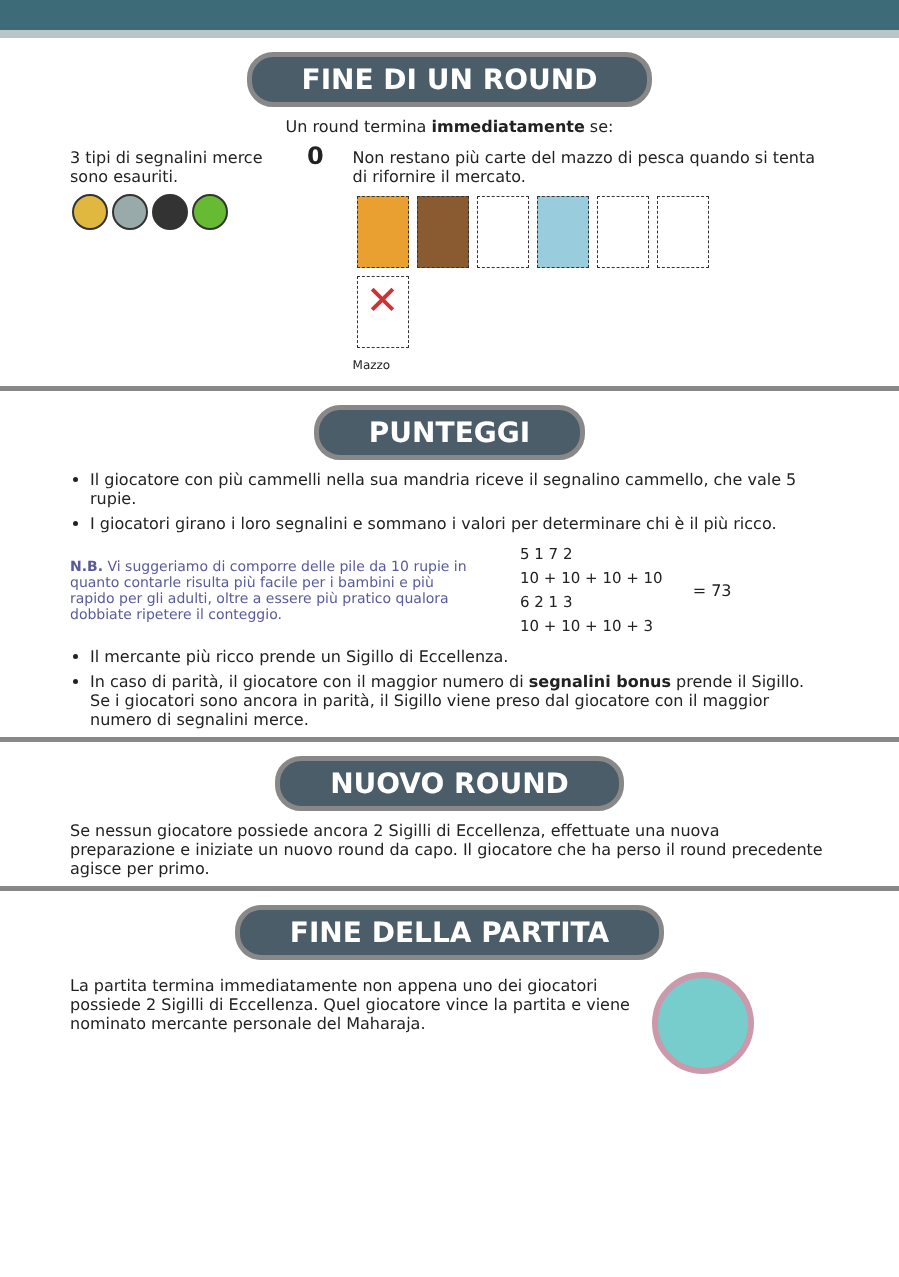FINE DI UN ROUND
Un round termina immediatamente se:
3 tipi di segnalini merce sono esauriti.
0
Non restano più carte del mazzo di pesca quando si tenta di rifornire il mercato.
✕
Mazzo
PUNTEGGI
Il giocatore con più cammelli nella sua mandria riceve il segnalino cammello, che vale 5 rupie.
I giocatori girano i loro segnalini e sommano i valori per determinare chi è il più ricco.
N.B. Vi suggeriamo di comporre delle pile da 10 rupie in quanto contarle risulta più facile per i bambini e più rapido per gli adulti, oltre a essere più pratico qualora dobbiate ripetere il conteggio.
5 1 7 2
10 + 10 + 10 + 10
6 2 1 3
10 + 10 + 10 + 3
= 73
Il mercante più ricco prende un Sigillo di Eccellenza.
In caso di parità, il giocatore con il maggior numero di segnalini bonus prende il Sigillo. Se i giocatori sono ancora in parità, il Sigillo viene preso dal giocatore con il maggior numero di segnalini merce.
NUOVO ROUND
Se nessun giocatore possiede ancora 2 Sigilli di Eccellenza, effettuate una nuova preparazione e iniziate un nuovo round da capo. Il giocatore che ha perso il round precedente agisce per primo.
FINE DELLA PARTITA
La partita termina immediatamente non appena uno dei giocatori possiede 2 Sigilli di Eccellenza. Quel giocatore vince la partita e viene nominato mercante personale del Maharaja.